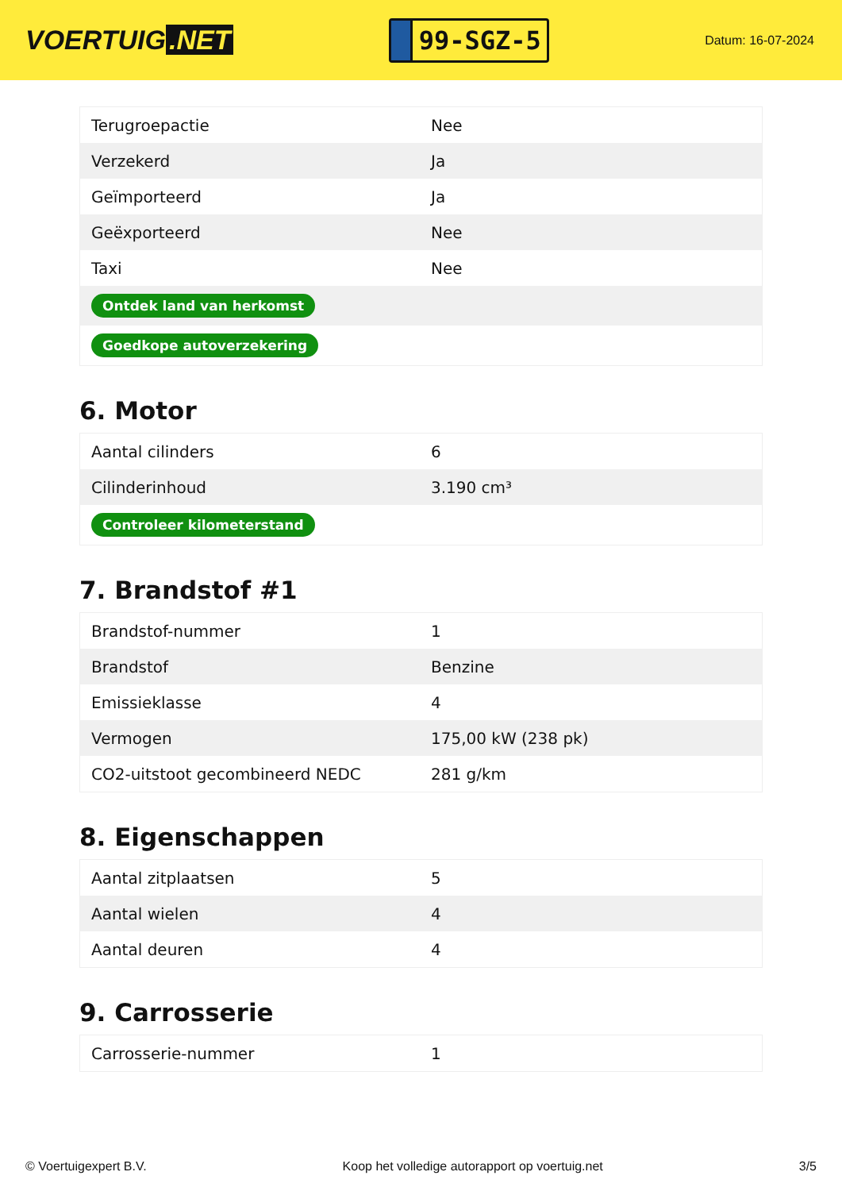VOERTUIG.NET
99-SGZ-5
Datum: 16-07-2024
| Terugroepactie | Nee |
| Verzekerd | Ja |
| Geïmporteerd | Ja |
| Geëxporteerd | Nee |
| Taxi | Nee |
| Ontdek land van herkomst | |
| Goedkope autoverzekering | |
6. Motor
| Aantal cilinders | 6 |
| Cilinderinhoud | 3.190 cm³ |
| Controleer kilometerstand | |
7. Brandstof #1
| Brandstof-nummer | 1 |
| Brandstof | Benzine |
| Emissieklasse | 4 |
| Vermogen | 175,00 kW (238 pk) |
| CO2-uitstoot gecombineerd NEDC | 281 g/km |
8. Eigenschappen
| Aantal zitplaatsen | 5 |
| Aantal wielen | 4 |
| Aantal deuren | 4 |
9. Carrosserie
| Carrosserie-nummer | 1 |
© Voertuigexpert B.V. Koop het volledige autorapport op voertuig.net 3/5